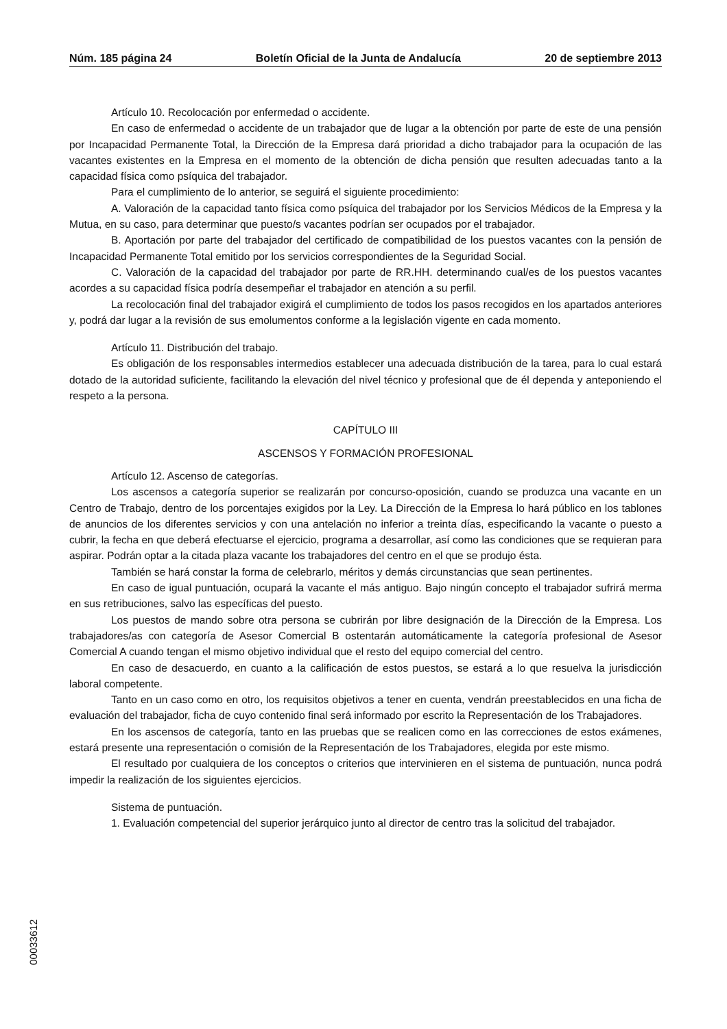Núm. 185 página 24 Boletín Oficial de la Junta de Andalucía 20 de septiembre 2013
Artículo 10. Recolocación por enfermedad o accidente.
En caso de enfermedad o accidente de un trabajador que de lugar a la obtención por parte de este de una pensión por Incapacidad Permanente Total, la Dirección de la Empresa dará prioridad a dicho trabajador para la ocupación de las vacantes existentes en la Empresa en el momento de la obtención de dicha pensión que resulten adecuadas tanto a la capacidad física como psíquica del trabajador.
Para el cumplimiento de lo anterior, se seguirá el siguiente procedimiento:
A. Valoración de la capacidad tanto física como psíquica del trabajador por los Servicios Médicos de la Empresa y la Mutua, en su caso, para determinar que puesto/s vacantes podrían ser ocupados por el trabajador.
B. Aportación por parte del trabajador del certificado de compatibilidad de los puestos vacantes con la pensión de Incapacidad Permanente Total emitido por los servicios correspondientes de la Seguridad Social.
C. Valoración de la capacidad del trabajador por parte de RR.HH. determinando cual/es de los puestos vacantes acordes a su capacidad física podría desempeñar el trabajador en atención a su perfil.
La recolocación final del trabajador exigirá el cumplimiento de todos los pasos recogidos en los apartados anteriores y, podrá dar lugar a la revisión de sus emolumentos conforme a la legislación vigente en cada momento.
Artículo 11. Distribución del trabajo.
Es obligación de los responsables intermedios establecer una adecuada distribución de la tarea, para lo cual estará dotado de la autoridad suficiente, facilitando la elevación del nivel técnico y profesional que de él dependa y anteponiendo el respeto a la persona.
CAPÍTULO III
ASCENSOS Y FORMACIÓN PROFESIONAL
Artículo 12. Ascenso de categorías.
Los ascensos a categoría superior se realizarán por concurso-oposición, cuando se produzca una vacante en un Centro de Trabajo, dentro de los porcentajes exigidos por la Ley. La Dirección de la Empresa lo hará público en los tablones de anuncios de los diferentes servicios y con una antelación no inferior a treinta días, especificando la vacante o puesto a cubrir, la fecha en que deberá efectuarse el ejercicio, programa a desarrollar, así como las condiciones que se requieran para aspirar. Podrán optar a la citada plaza vacante los trabajadores del centro en el que se produjo ésta.
También se hará constar la forma de celebrarlo, méritos y demás circunstancias que sean pertinentes.
En caso de igual puntuación, ocupará la vacante el más antiguo. Bajo ningún concepto el trabajador sufrirá merma en sus retribuciones, salvo las específicas del puesto.
Los puestos de mando sobre otra persona se cubrirán por libre designación de la Dirección de la Empresa. Los trabajadores/as con categoría de Asesor Comercial B ostentarán automáticamente la categoría profesional de Asesor Comercial A cuando tengan el mismo objetivo individual que el resto del equipo comercial del centro.
En caso de desacuerdo, en cuanto a la calificación de estos puestos, se estará a lo que resuelva la jurisdicción laboral competente.
Tanto en un caso como en otro, los requisitos objetivos a tener en cuenta, vendrán preestablecidos en una ficha de evaluación del trabajador, ficha de cuyo contenido final será informado por escrito la Representación de los Trabajadores.
En los ascensos de categoría, tanto en las pruebas que se realicen como en las correcciones de estos exámenes, estará presente una representación o comisión de la Representación de los Trabajadores, elegida por este mismo.
El resultado por cualquiera de los conceptos o criterios que intervinieren en el sistema de puntuación, nunca podrá impedir la realización de los siguientes ejercicios.
Sistema de puntuación.
1. Evaluación competencial del superior jerárquico junto al director de centro tras la solicitud del trabajador.
00033612